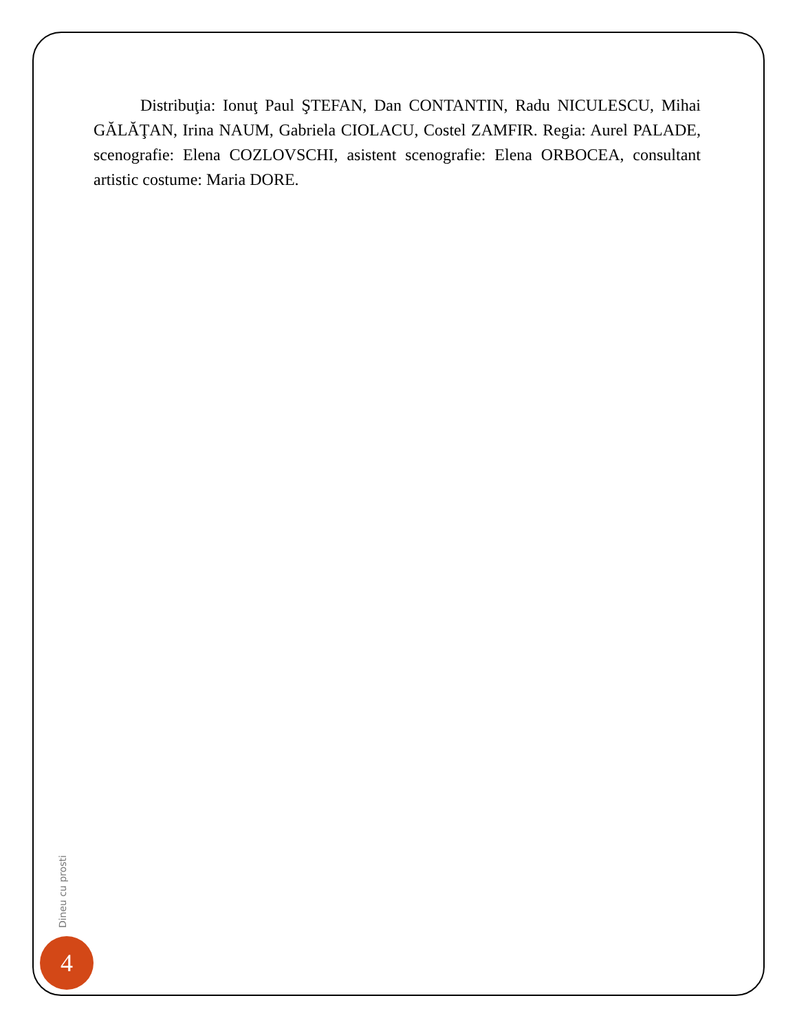Distribuţia: Ionuţ Paul ŞTEFAN, Dan CONTANTIN, Radu NICULESCU, Mihai GĂLĂŢAN, Irina NAUM, Gabriela CIOLACU, Costel ZAMFIR. Regia: Aurel PALADE, scenografie: Elena COZLOVSCHI, asistent scenografie: Elena ORBOCEA, consultant artistic costume: Maria DORE.
Dineu cu prosti
4